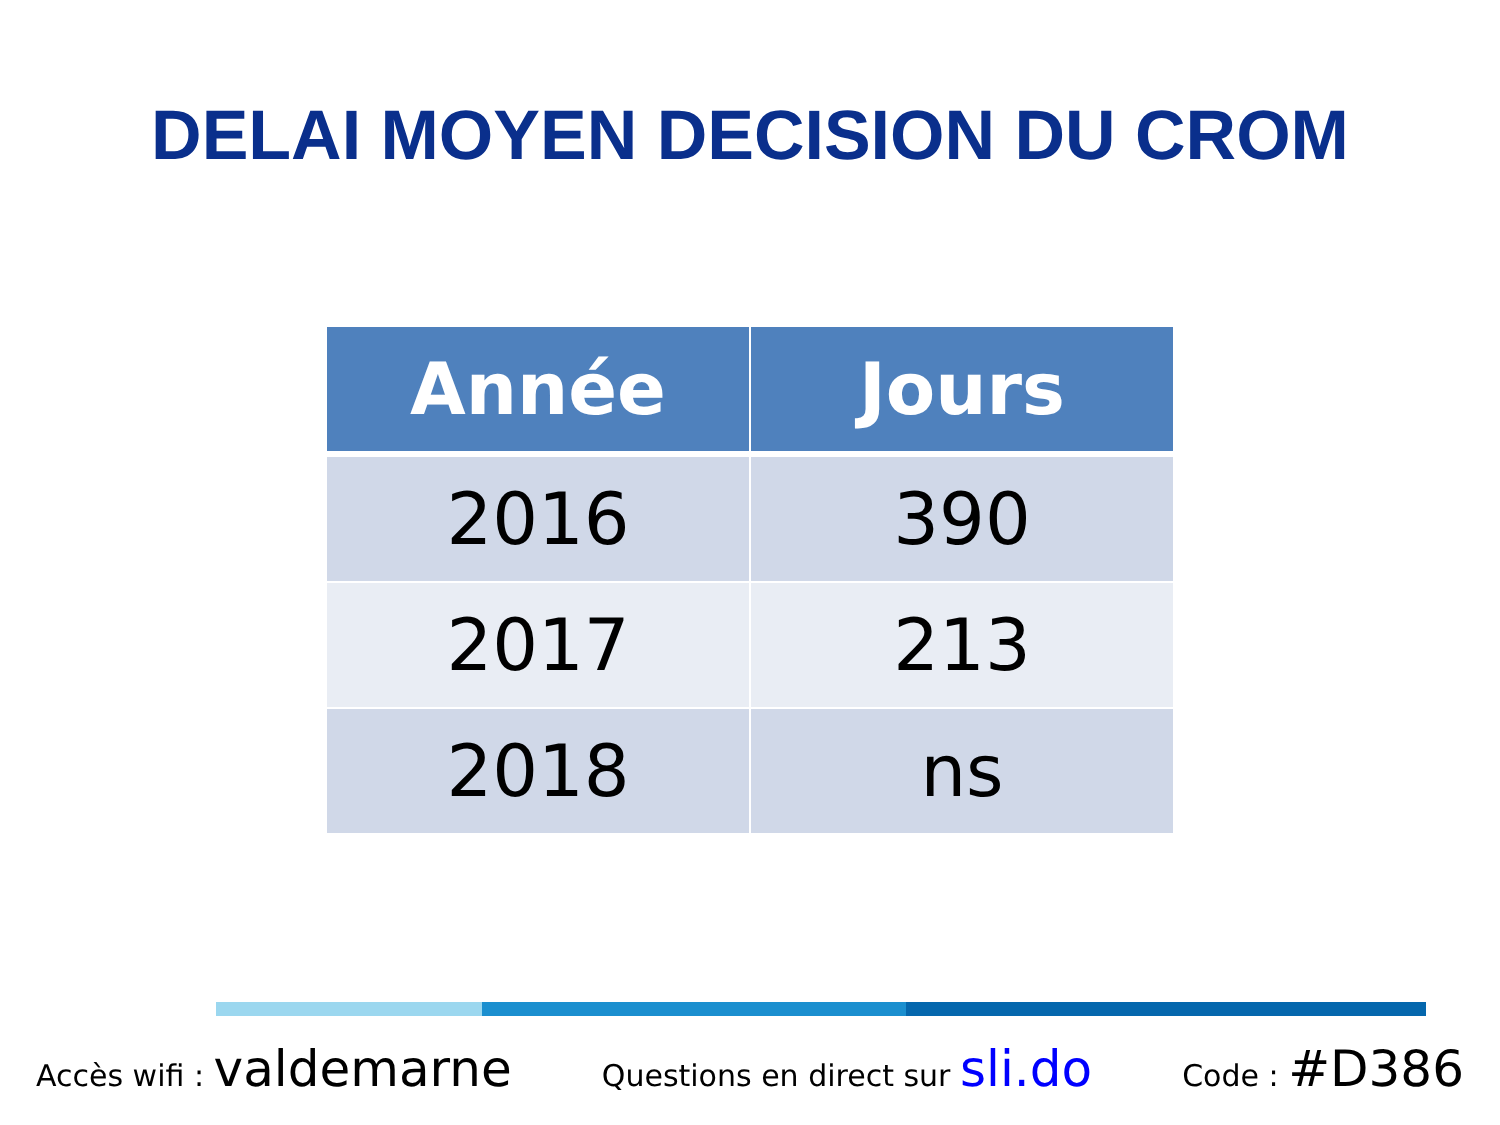DELAI MOYEN DECISION DU CROM
| Année | Jours |
| --- | --- |
| 2016 | 390 |
| 2017 | 213 |
| 2018 | ns |
Accès wifi : valdemarne Questions en direct sur sli.do Code : #D386